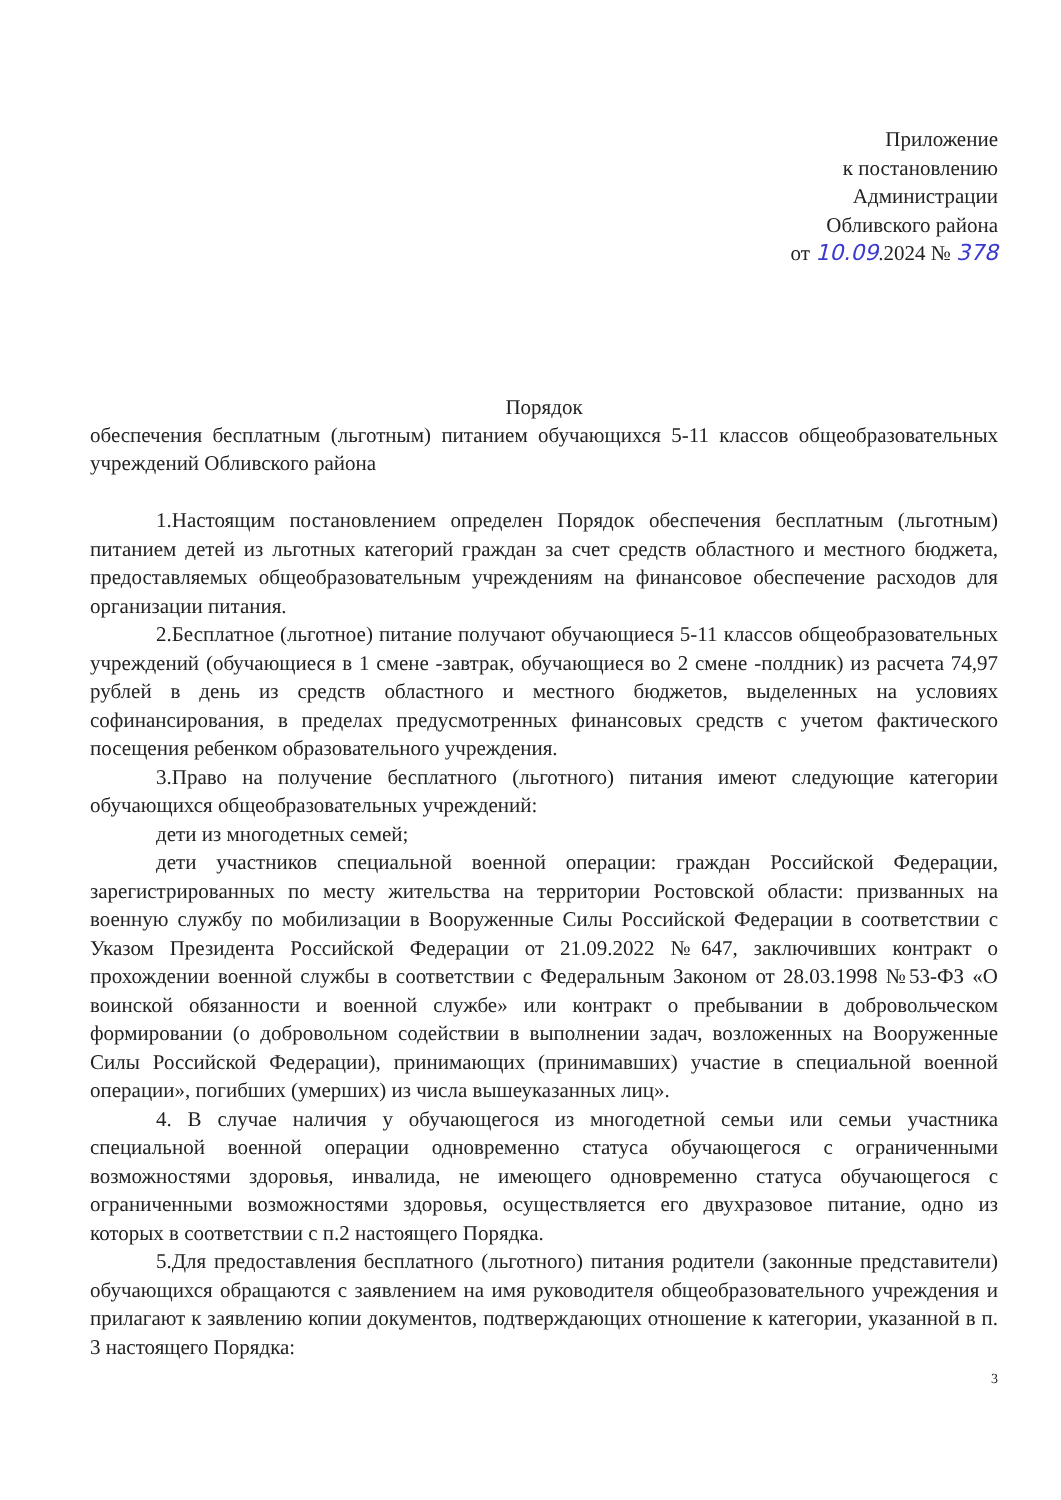Приложение
к постановлению
Администрации
Обливского района
от 10.09.2024 № 378
Порядок
обеспечения бесплатным (льготным) питанием обучающихся 5-11 классов общеобразовательных учреждений Обливского района
1.Настоящим постановлением определен Порядок обеспечения бесплатным (льготным) питанием детей из льготных категорий граждан за счет средств областного и местного бюджета, предоставляемых общеобразовательным учреждениям на финансовое обеспечение расходов для организации питания.
2.Бесплатное (льготное) питание получают обучающиеся 5-11 классов общеобразовательных учреждений (обучающиеся в 1 смене -завтрак, обучающиеся во 2 смене -полдник) из расчета 74,97 рублей в день из средств областного и местного бюджетов, выделенных на условиях софинансирования, в пределах предусмотренных финансовых средств с учетом фактического посещения ребенком образовательного учреждения.
3.Право на получение бесплатного (льготного) питания имеют следующие категории обучающихся общеобразовательных учреждений:
дети из многодетных семей;
дети участников специальной военной операции: граждан Российской Федерации, зарегистрированных по месту жительства на территории Ростовской области: призванных на военную службу по мобилизации в Вооруженные Силы Российской Федерации в соответствии с Указом Президента Российской Федерации от 21.09.2022 №647, заключивших контракт о прохождении военной службы в соответствии с Федеральным Законом от 28.03.1998 №53-ФЗ «О воинской обязанности и военной службе» или контракт о пребывании в добровольческом формировании (о добровольном содействии в выполнении задач, возложенных на Вооруженные Силы Российской Федерации), принимающих (принимавших) участие в специальной военной операции», погибших (умерших) из числа вышеуказанных лиц».
4. В случае наличия у обучающегося из многодетной семьи или семьи участника специальной военной операции одновременно статуса обучающегося с ограниченными возможностями здоровья, инвалида, не имеющего одновременно статуса обучающегося с ограниченными возможностями здоровья, осуществляется его двухразовое питание, одно из которых в соответствии с п.2 настоящего Порядка.
5.Для предоставления бесплатного (льготного) питания родители (законные представители) обучающихся обращаются с заявлением на имя руководителя общеобразовательного учреждения и прилагают к заявлению копии документов, подтверждающих отношение к категории, указанной в п. 3 настоящего Порядка:
3